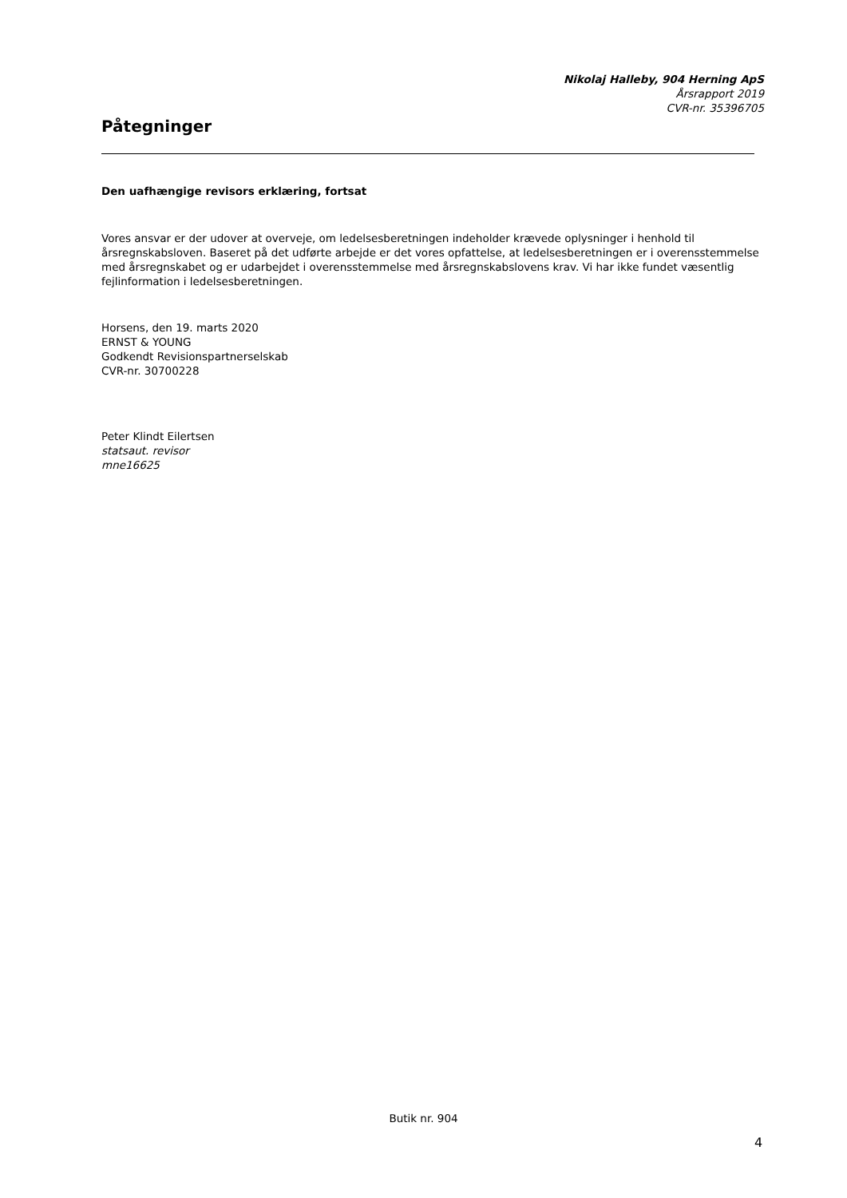Nikolaj Halleby, 904 Herning ApS
Årsrapport 2019
CVR-nr. 35396705
Påtegninger
Den uafhængige revisors erklæring, fortsat
Vores ansvar er der udover at overveje, om ledelsesberetningen indeholder krævede oplysninger i henhold til årsregnskabsloven. Baseret på det udførte arbejde er det vores opfattelse, at ledelsesberetningen er i overensstemmelse med årsregnskabet og er udarbejdet i overensstemmelse med årsregnskabslovens krav. Vi har ikke fundet væsentlig fejlinformation i ledelsesberetningen.
Horsens, den 19. marts 2020
ERNST & YOUNG
Godkendt Revisionspartnerselskab
CVR-nr. 30700228
Peter Klindt Eilertsen
statsaut. revisor
mne16625
Butik nr. 904
4